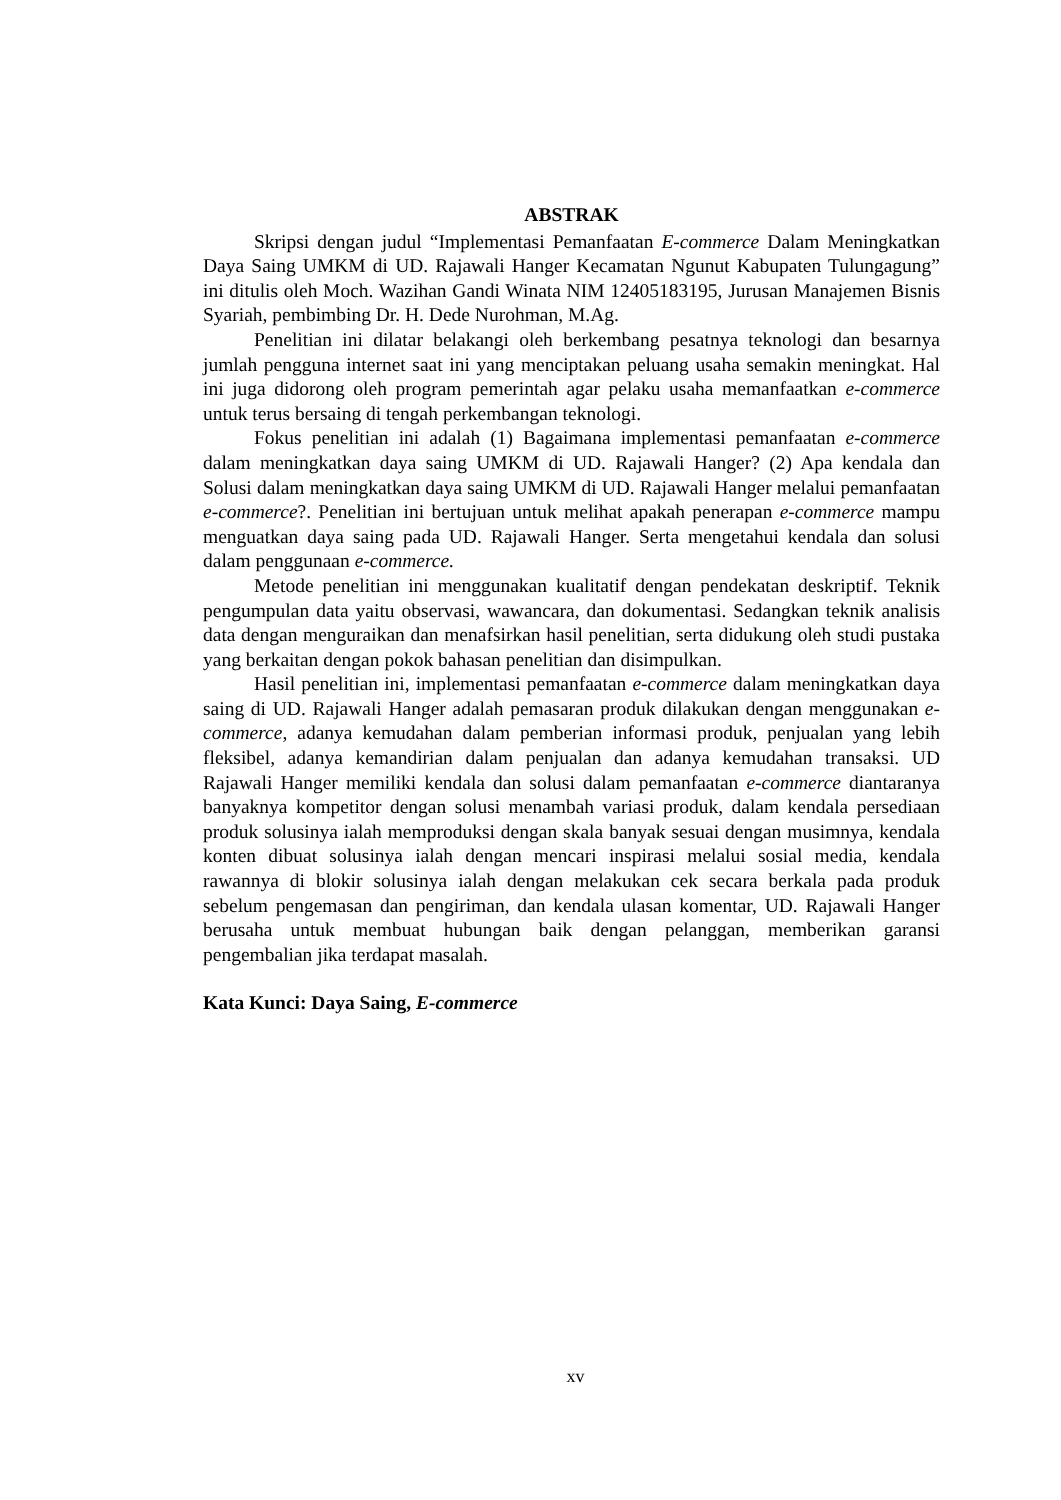ABSTRAK
Skripsi dengan judul “Implementasi Pemanfaatan E-commerce Dalam Meningkatkan Daya Saing UMKM di UD. Rajawali Hanger Kecamatan Ngunut Kabupaten Tulungagung” ini ditulis oleh Moch. Wazihan Gandi Winata NIM 12405183195, Jurusan Manajemen Bisnis Syariah, pembimbing Dr. H. Dede Nurohman, M.Ag.
Penelitian ini dilatar belakangi oleh berkembang pesatnya teknologi dan besarnya jumlah pengguna internet saat ini yang menciptakan peluang usaha semakin meningkat. Hal ini juga didorong oleh program pemerintah agar pelaku usaha memanfaatkan e-commerce untuk terus bersaing di tengah perkembangan teknologi.
Fokus penelitian ini adalah (1) Bagaimana implementasi pemanfaatan e-commerce dalam meningkatkan daya saing UMKM di UD. Rajawali Hanger? (2) Apa kendala dan Solusi dalam meningkatkan daya saing UMKM di UD. Rajawali Hanger melalui pemanfaatan e-commerce?. Penelitian ini bertujuan untuk melihat apakah penerapan e-commerce mampu menguatkan daya saing pada UD. Rajawali Hanger. Serta mengetahui kendala dan solusi dalam penggunaan e-commerce.
Metode penelitian ini menggunakan kualitatif dengan pendekatan deskriptif. Teknik pengumpulan data yaitu observasi, wawancara, dan dokumentasi. Sedangkan teknik analisis data dengan menguraikan dan menafsirkan hasil penelitian, serta didukung oleh studi pustaka yang berkaitan dengan pokok bahasan penelitian dan disimpulkan.
Hasil penelitian ini, implementasi pemanfaatan e-commerce dalam meningkatkan daya saing di UD. Rajawali Hanger adalah pemasaran produk dilakukan dengan menggunakan e-commerce, adanya kemudahan dalam pemberian informasi produk, penjualan yang lebih fleksibel, adanya kemandirian dalam penjualan dan adanya kemudahan transaksi. UD Rajawali Hanger memiliki kendala dan solusi dalam pemanfaatan e-commerce diantaranya banyaknya kompetitor dengan solusi menambah variasi produk, dalam kendala persediaan produk solusinya ialah memproduksi dengan skala banyak sesuai dengan musimnya, kendala konten dibuat solusinya ialah dengan mencari inspirasi melalui sosial media, kendala rawannya di blokir solusinya ialah dengan melakukan cek secara berkala pada produk sebelum pengemasan dan pengiriman, dan kendala ulasan komentar, UD. Rajawali Hanger berusaha untuk membuat hubungan baik dengan pelanggan, memberikan garansi pengembalian jika terdapat masalah.
Kata Kunci: Daya Saing, E-commerce
xv